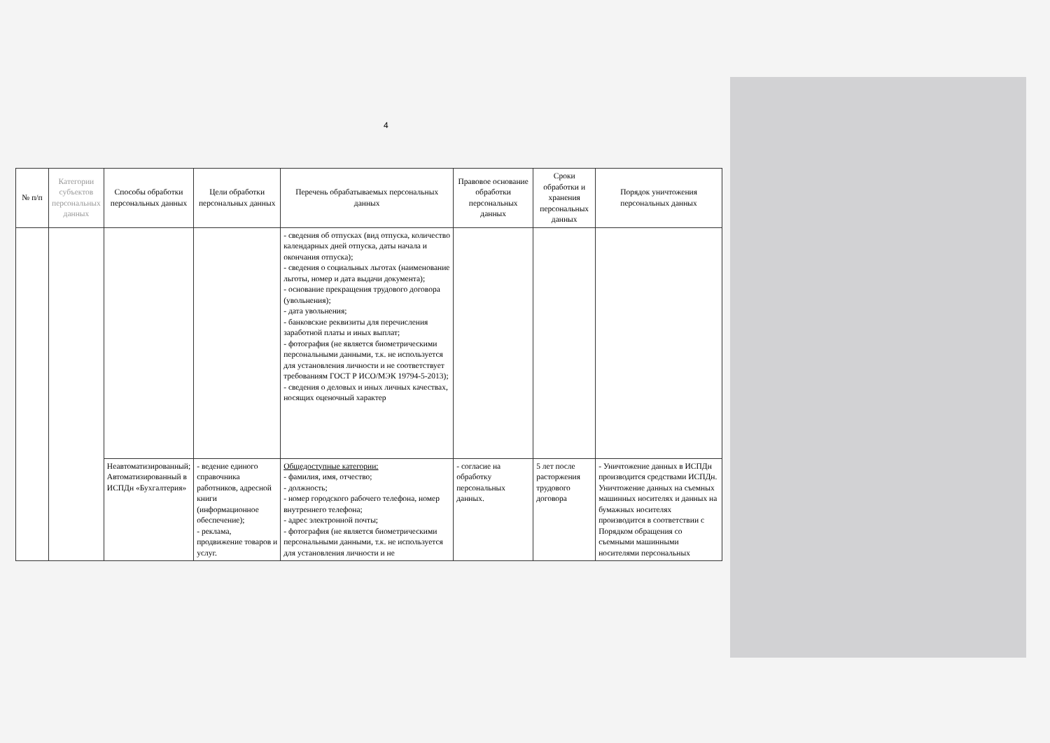4
| № п/п | Категории субъектов персональных данных | Способы обработки персональных данных | Цели обработки персональных данных | Перечень обрабатываемых персональных данных | Правовое основание обработки персональных данных | Сроки обработки и хранения персональных данных | Порядок уничтожения персональных данных |
| --- | --- | --- | --- | --- | --- | --- | --- |
| | | | | - сведения об отпусках (вид отпуска, количество календарных дней отпуска, даты начала и окончания отпуска); - сведения о социальных льготах (наименование льготы, номер и дата выдачи документа); - основание прекращения трудового договора (увольнения); - дата увольнения; - банковские реквизиты для перечисления заработной платы и иных выплат; - фотография (не является биометрическими персональными данными, т.к. не используется для установления личности и не соответствует требованиям ГОСТ Р ИСО/МЭК 19794-5-2013); - сведения о деловых и иных личных качествах, носящих оценочный характер | | | |
| | | Неавтоматизированный; Автоматизированный в ИСПДн «Бухгалтерия» | - ведение единого справочника работников, адресной книги (информационное обеспечение); - реклама, продвижение товаров и услуг. | Общедоступные категории: - фамилия, имя, отчество; - должность; - номер городского рабочего телефона, номер внутреннего телефона; - адрес электронной почты; - фотография (не является биометрическими персональными данными, т.к. не используется для установления личности и не | - согласие на обработку персональных данных. | 5 лет после расторжения трудового договора | - Уничтожение данных в ИСПДн производится средствами ИСПДн. Уничтожение данных на съемных машинных носителях и данных на бумажных носителях производится в соответствии с Порядком обращения со съемными машинными носителями персональных |